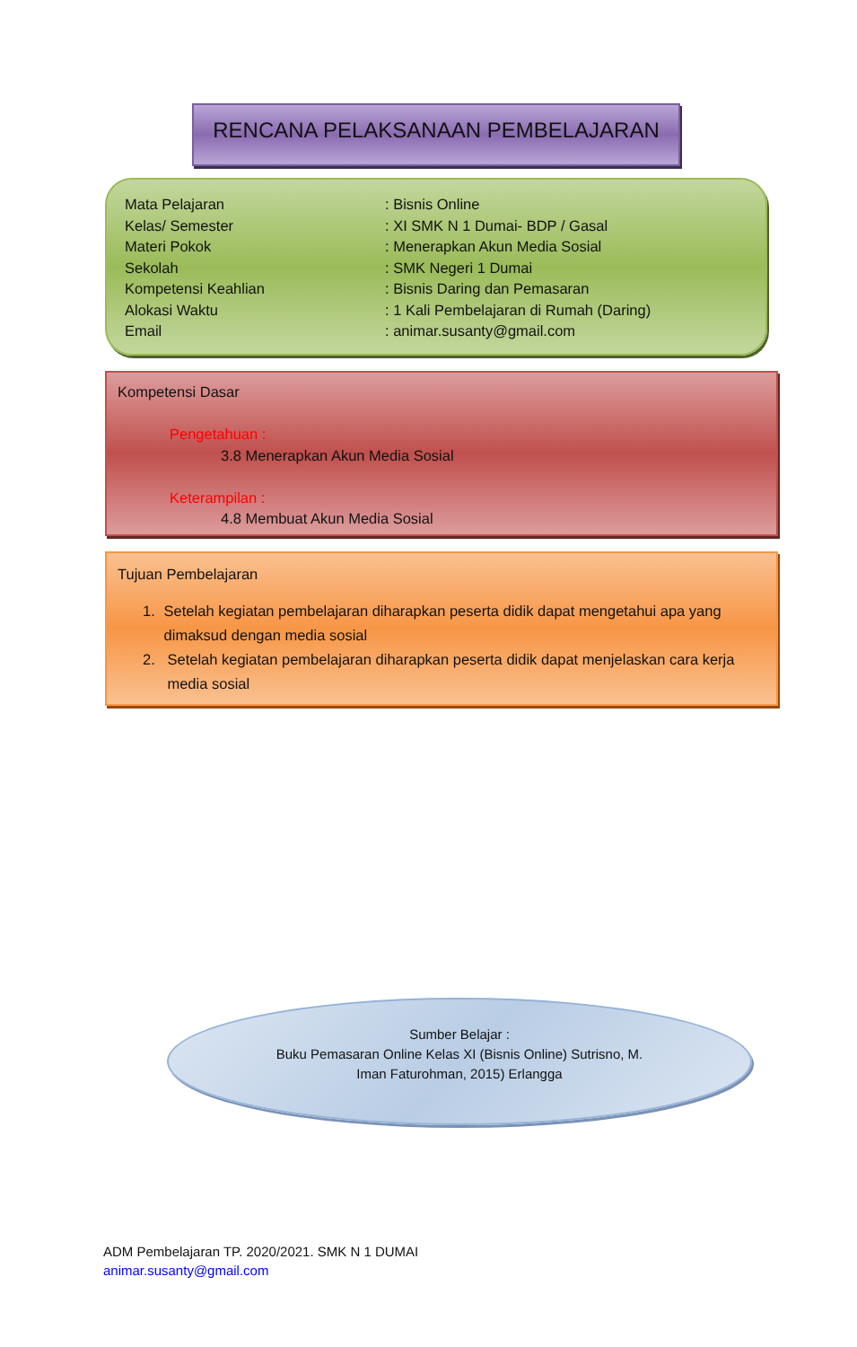RENCANA PELAKSANAAN PEMBELAJARAN
Mata Pelajaran : Bisnis Online
Kelas/ Semester : XI SMK N 1 Dumai- BDP / Gasal
Materi Pokok : Menerapkan Akun Media Sosial
Sekolah : SMK Negeri 1 Dumai
Kompetensi Keahlian : Bisnis Daring dan Pemasaran
Alokasi Waktu : 1 Kali Pembelajaran di Rumah (Daring)
Email : animar.susanty@gmail.com
Kompetensi Dasar
Pengetahuan :
3.8 Menerapkan Akun Media Sosial
Keterampilan :
4.8 Membuat Akun Media Sosial
Tujuan Pembelajaran
1. Setelah kegiatan pembelajaran diharapkan peserta didik dapat mengetahui apa yang dimaksud dengan media sosial
2. Setelah kegiatan pembelajaran diharapkan peserta didik dapat menjelaskan cara kerja media sosial
Sumber Belajar :
Buku Pemasaran Online Kelas XI (Bisnis Online) Sutrisno, M.
Iman Faturohman, 2015) Erlangga
ADM Pembelajaran TP. 2020/2021. SMK N 1 DUMAI
animar.susanty@gmail.com